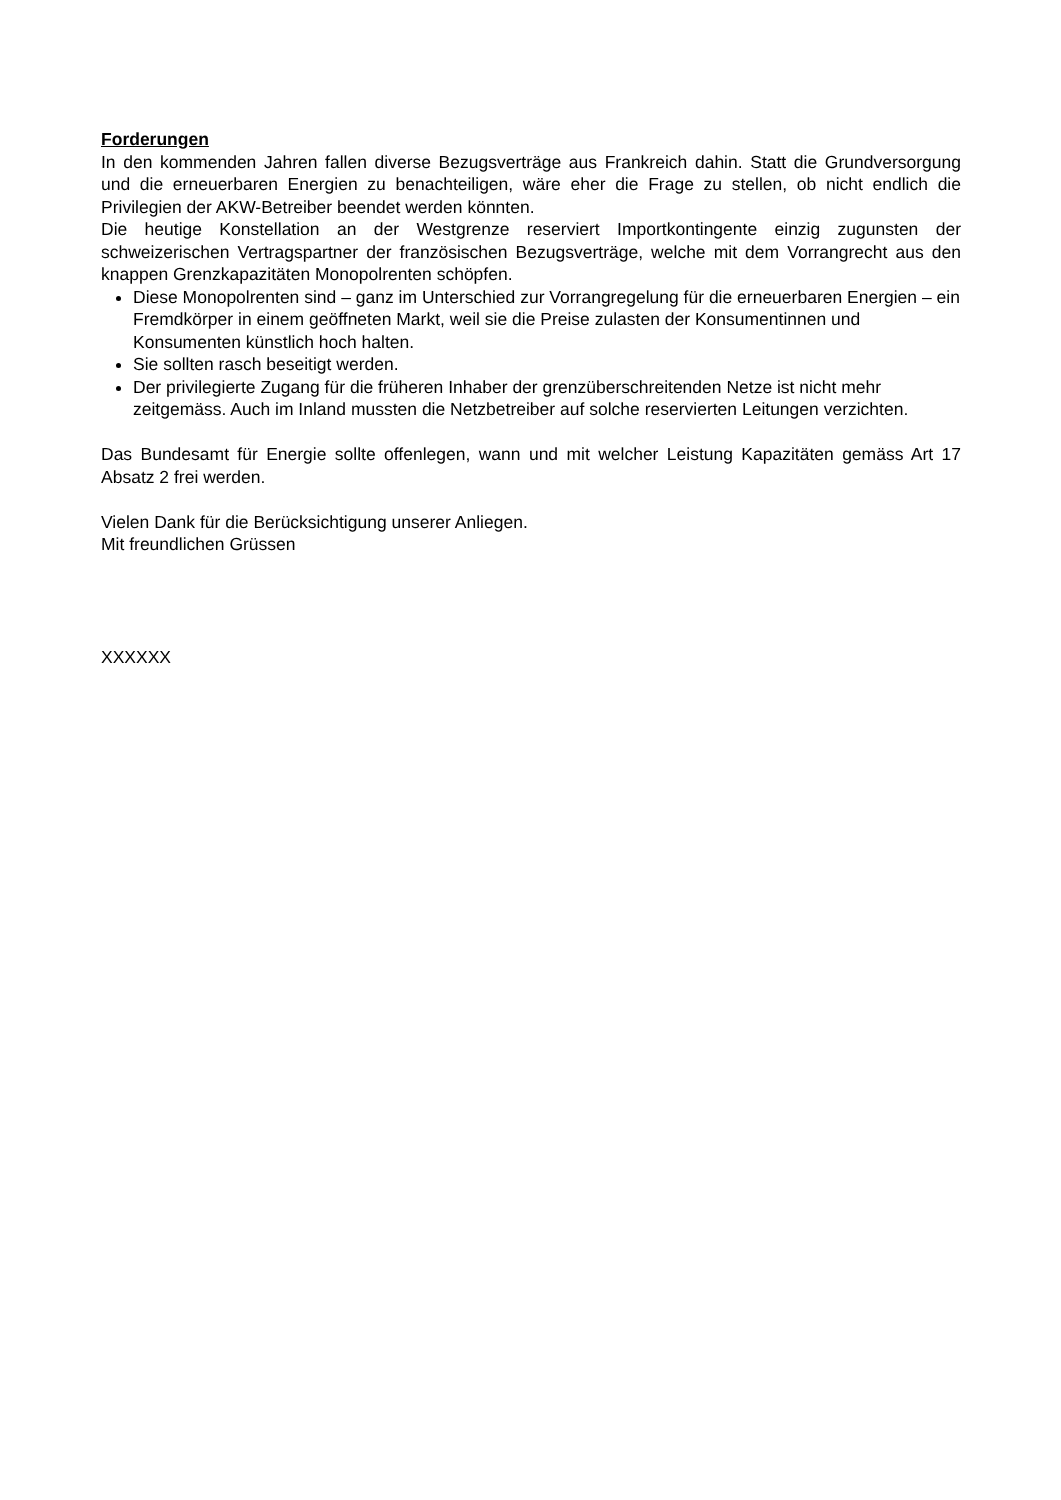Forderungen
In den kommenden Jahren fallen diverse Bezugsverträge aus Frankreich dahin. Statt die Grundversorgung und die erneuerbaren Energien zu benachteiligen, wäre eher die Frage zu stellen, ob nicht endlich die Privilegien der AKW-Betreiber beendet werden könnten.
Die heutige Konstellation an der Westgrenze reserviert Importkontingente einzig zugunsten der schweizerischen Vertragspartner der französischen Bezugsverträge, welche mit dem Vorrangrecht aus den knappen Grenzkapazitäten Monopolrenten schöpfen.
Diese Monopolrenten sind – ganz im Unterschied zur Vorrangregelung für die erneuerbaren Energien – ein Fremdkörper in einem geöffneten Markt, weil sie die Preise zulasten der Konsumentinnen und Konsumenten künstlich hoch halten.
Sie sollten rasch beseitigt werden.
Der privilegierte Zugang für die früheren Inhaber der grenzüberschreitenden Netze ist nicht mehr zeitgemäss. Auch im Inland mussten die Netzbetreiber auf solche reservierten Leitungen verzichten.
Das Bundesamt für Energie sollte offenlegen, wann und mit welcher Leistung Kapazitäten gemäss Art 17 Absatz 2 frei werden.
Vielen Dank für die Berücksichtigung unserer Anliegen.
Mit freundlichen Grüssen
XXXXXX